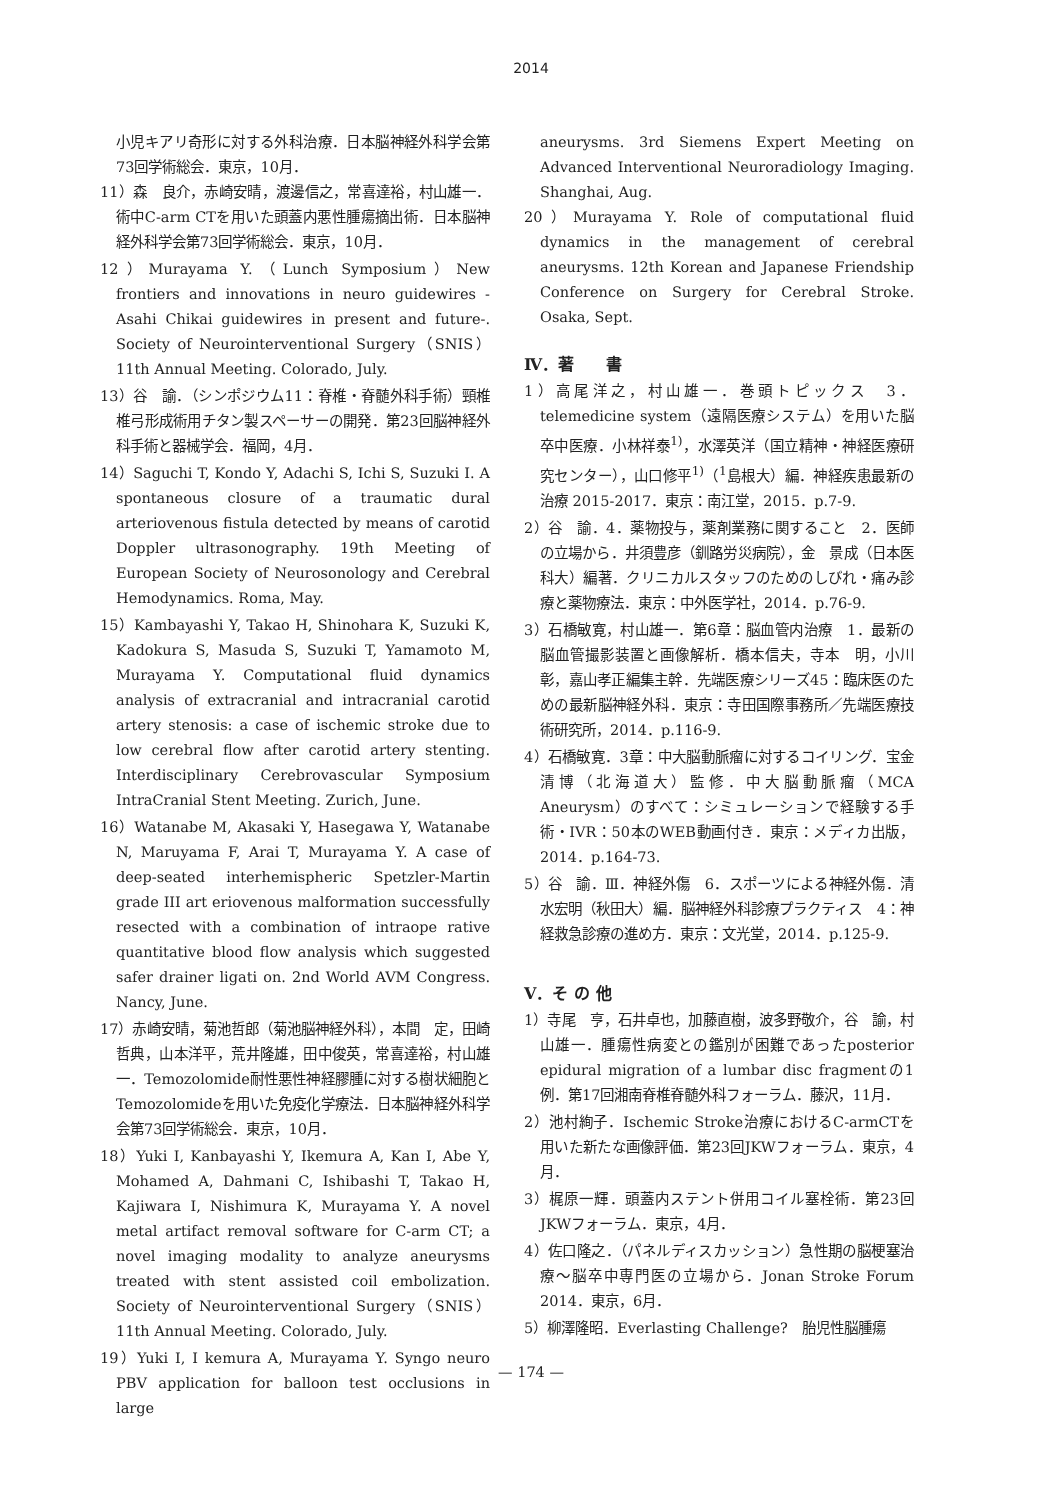2014
小児キアリ奇形に対する外科治療．日本脳神経外科学会第73回学術総会．東京，10月．
11）森　良介，赤崎安晴，渡邊信之，常喜達裕，村山雄一．術中C-arm CTを用いた頭蓋内悪性腫瘍摘出術．日本脳神経外科学会第73回学術総会．東京，10月．
12）Murayama Y.（Lunch Symposium）New frontiers and innovations in neuro guidewires -Asahi Chikai guidewires in present and future-. Society of Neurointerventional Surgery（SNIS）11th Annual Meeting. Colorado, July.
13）谷　諭．（シンポジウム11：脊椎・脊髄外科手術）頸椎椎弓形成術用チタン製スペーサーの開発．第23回脳神経外科手術と器械学会．福岡，4月．
14）Saguchi T, Kondo Y, Adachi S, Ichi S, Suzuki I. A spontaneous closure of a traumatic dural arteriovenous fistula detected by means of carotid Doppler ultrasonography. 19th Meeting of European Society of Neurosonology and Cerebral Hemodynamics. Roma, May.
15）Kambayashi Y, Takao H, Shinohara K, Suzuki K, Kadokura S, Masuda S, Suzuki T, Yamamoto M, Murayama Y. Computational fluid dynamics analysis of extracranial and intracranial carotid artery stenosis: a case of ischemic stroke due to low cerebral flow after carotid artery stenting. Interdisciplinary Cerebrovascular Symposium IntraCranial Stent Meeting. Zurich, June.
16）Watanabe M, Akasaki Y, Hasegawa Y, Watanabe N, Maruyama F, Arai T, Murayama Y. A case of deep-seated interhemispheric Spetzler-Martin grade III art eriovenous malformation successfully resected with a combination of intraope rative quantitative blood flow analysis which suggested safer drainer ligati on. 2nd World AVM Congress. Nancy, June.
17）赤崎安晴，菊池哲郎（菊池脳神経外科），本間　定，田崎哲典，山本洋平，荒井隆雄，田中俊英，常喜達裕，村山雄一．Temozolomide耐性悪性神経膠腫に対する樹状細胞とTemozolomideを用いた免疫化学療法．日本脳神経外科学会第73回学術総会．東京，10月．
18）Yuki I, Kanbayashi Y, Ikemura A, Kan I, Abe Y, Mohamed A, Dahmani C, Ishibashi T, Takao H, Kajiwara I, Nishimura K, Murayama Y. A novel metal artifact removal software for C-arm CT; a novel imaging modality to analyze aneurysms treated with stent assisted coil embolization. Society of Neurointerventional Surgery（SNIS）11th Annual Meeting. Colorado, July.
19）Yuki I, I kemura A, Murayama Y. Syngo neuro PBV application for balloon test occlusions in large
aneurysms. 3rd Siemens Expert Meeting on Advanced Interventional Neuroradiology Imaging. Shanghai, Aug.
20）Murayama Y. Role of computational fluid dynamics in the management of cerebral aneurysms. 12th Korean and Japanese Friendship Conference on Surgery for Cerebral Stroke. Osaka, Sept.
Ⅳ．著　　書
1）高尾洋之，村山雄一．巻頭トピックス　3．telemedicine system（遠隔医療システム）を用いた脳卒中医療．小林祥泰<sup>1)</sup>，水澤英洋（国立精神・神経医療研究センター），山口修平<sup>1)</sup>（<sup>1</sup>島根大）編．神経疾患最新の治療 2015-2017．東京：南江堂，2015．p.7-9.
2）谷　諭．4．薬物投与，薬剤業務に関すること　2．医師の立場から．井須豊彦（釧路労災病院），金　景成（日本医科大）編著．クリニカルスタッフのためのしびれ・痛み診療と薬物療法．東京：中外医学社，2014．p.76-9.
3）石橋敏寛，村山雄一．第6章：脳血管内治療　1．最新の脳血管撮影装置と画像解析．橋本信夫，寺本　明，小川　彰，嘉山孝正編集主幹．先端医療シリーズ45：臨床医のための最新脳神経外科．東京：寺田国際事務所／先端医療技術研究所，2014．p.116-9.
4）石橋敏寛．3章：中大脳動脈瘤に対するコイリング．宝金清博（北海道大）監修．中大脳動脈瘤（MCA Aneurysm）のすべて：シミュレーションで経験する手術・IVR：50本のWEB動画付き．東京：メディカ出版，2014．p.164-73.
5）谷　諭．Ⅲ．神経外傷　6．スポーツによる神経外傷．清水宏明（秋田大）編．脳神経外科診療プラクティス　4：神経救急診療の進め方．東京：文光堂，2014．p.125-9.
Ⅴ．そ の 他
1）寺尾　亨，石井卓也，加藤直樹，波多野敬介，谷　諭，村山雄一．腫瘍性病変との鑑別が困難であったposterior epidural migration of a lumbar disc fragmentの1例．第17回湘南脊椎脊髄外科フォーラム．藤沢，11月．
2）池村絢子．Ischemic Stroke治療におけるC-armCTを用いた新たな画像評価．第23回JKWフォーラム．東京，4月．
3）梶原一輝．頭蓋内ステント併用コイル塞栓術．第23回JKWフォーラム．東京，4月．
4）佐口隆之．（パネルディスカッション）急性期の脳梗塞治療～脳卒中専門医の立場から．Jonan Stroke Forum 2014．東京，6月．
5）柳澤隆昭．Everlasting Challenge?　胎児性脳腫瘍
— 174 —